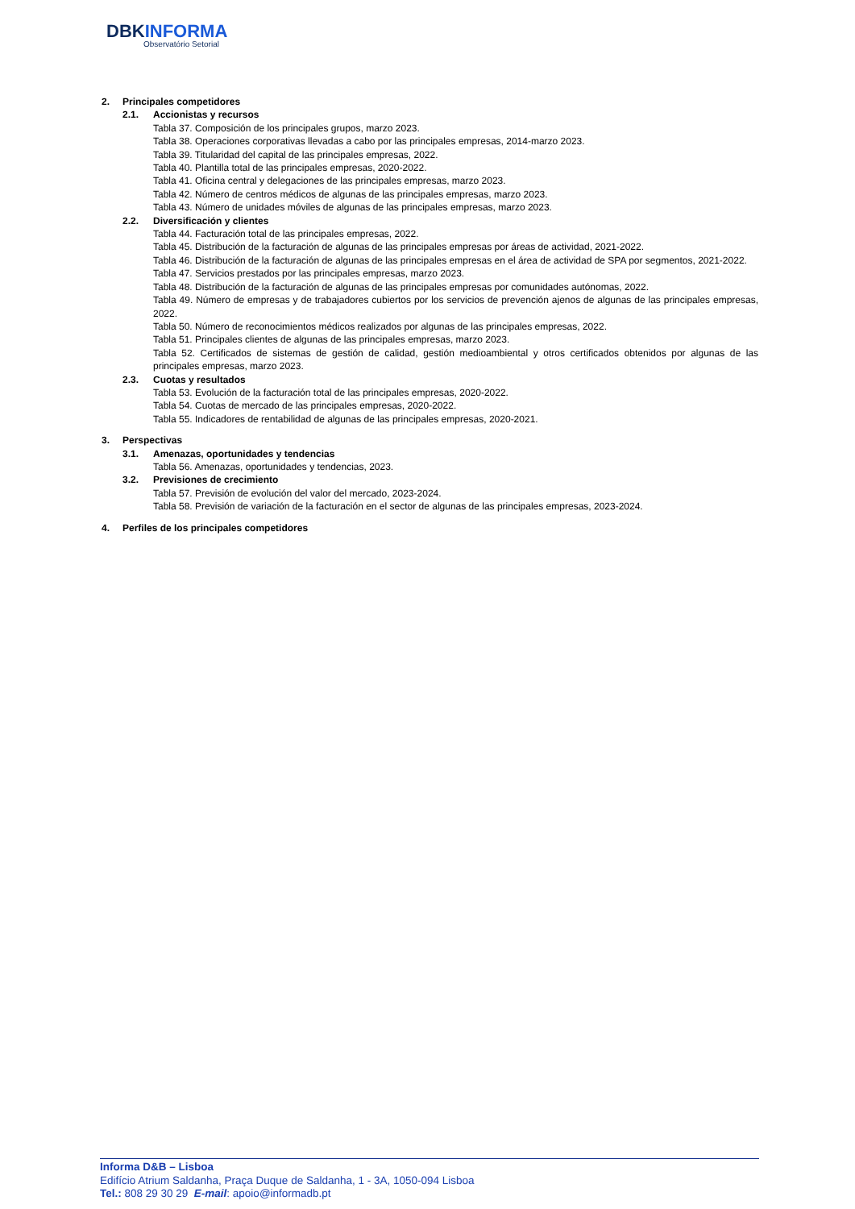DBKINFORMA
Observatório Setorial
2. Principales competidores
2.1. Accionistas y recursos
Tabla 37. Composición de los principales grupos, marzo 2023.
Tabla 38. Operaciones corporativas llevadas a cabo por las principales empresas, 2014-marzo 2023.
Tabla 39. Titularidad del capital de las principales empresas, 2022.
Tabla 40. Plantilla total de las principales empresas, 2020-2022.
Tabla 41. Oficina central y delegaciones de las principales empresas, marzo 2023.
Tabla 42. Número de centros médicos de algunas de las principales empresas, marzo 2023.
Tabla 43. Número de unidades móviles de algunas de las principales empresas, marzo 2023.
2.2. Diversificación y clientes
Tabla 44. Facturación total de las principales empresas, 2022.
Tabla 45. Distribución de la facturación de algunas de las principales empresas por áreas de actividad, 2021-2022.
Tabla 46. Distribución de la facturación de algunas de las principales empresas en el área de actividad de SPA por segmentos, 2021-2022.
Tabla 47. Servicios prestados por las principales empresas, marzo 2023.
Tabla 48. Distribución de la facturación de algunas de las principales empresas por comunidades autónomas, 2022.
Tabla 49. Número de empresas y de trabajadores cubiertos por los servicios de prevención ajenos de algunas de las principales empresas, 2022.
Tabla 50. Número de reconocimientos médicos realizados por algunas de las principales empresas, 2022.
Tabla 51. Principales clientes de algunas de las principales empresas, marzo 2023.
Tabla 52. Certificados de sistemas de gestión de calidad, gestión medioambiental y otros certificados obtenidos por algunas de las principales empresas, marzo 2023.
2.3. Cuotas y resultados
Tabla 53. Evolución de la facturación total de las principales empresas, 2020-2022.
Tabla 54. Cuotas de mercado de las principales empresas, 2020-2022.
Tabla 55. Indicadores de rentabilidad de algunas de las principales empresas, 2020-2021.
3. Perspectivas
3.1. Amenazas, oportunidades y tendencias
Tabla 56. Amenazas, oportunidades y tendencias, 2023.
3.2. Previsiones de crecimiento
Tabla 57. Previsión de evolución del valor del mercado, 2023-2024.
Tabla 58. Previsión de variación de la facturación en el sector de algunas de las principales empresas, 2023-2024.
4. Perfiles de los principales competidores
Informa D&B – Lisboa
Edifício Atrium Saldanha, Praça Duque de Saldanha, 1 - 3A, 1050-094 Lisboa
Tel.: 808 29 30 29 E-mail: apoio@informadb.pt